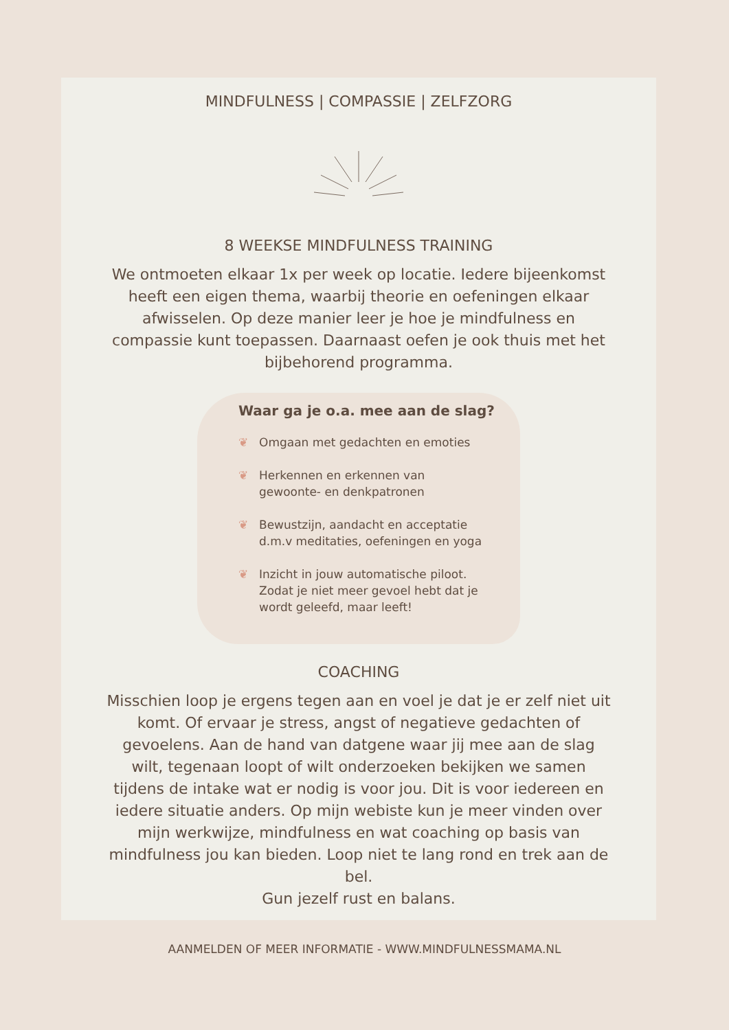MINDFULNESS | COMPASSIE | ZELFZORG
8 WEEKSE MINDFULNESS TRAINING
We ontmoeten elkaar 1x per week op locatie. Iedere bijeenkomst heeft een eigen thema, waarbij theorie en oefeningen elkaar afwisselen. Op deze manier leer je hoe je mindfulness en compassie kunt toepassen. Daarnaast oefen je ook thuis met het bijbehorend programma.
Waar ga je o.a. mee aan de slag?
❦ Omgaan met gedachten en emoties
❦ Herkennen en erkennen van
gewoonte- en denkpatronen
❦ Bewustzijn, aandacht en acceptatie
d.m.v meditaties, oefeningen en yoga
❦ Inzicht in jouw automatische piloot.
Zodat je niet meer gevoel hebt dat je
wordt geleefd, maar leeft!
COACHING
Misschien loop je ergens tegen aan en voel je dat je er zelf niet uit komt. Of ervaar je stress, angst of negatieve gedachten of gevoelens. Aan de hand van datgene waar jij mee aan de slag wilt, tegenaan loopt of wilt onderzoeken bekijken we samen tijdens de intake wat er nodig is voor jou. Dit is voor iedereen en iedere situatie anders. Op mijn webiste kun je meer vinden over mijn werkwijze, mindfulness en wat coaching op basis van mindfulness jou kan bieden. Loop niet te lang rond en trek aan de bel.
Gun jezelf rust en balans.
AANMELDEN OF MEER INFORMATIE - WWW.MINDFULNESSMAMA.NL